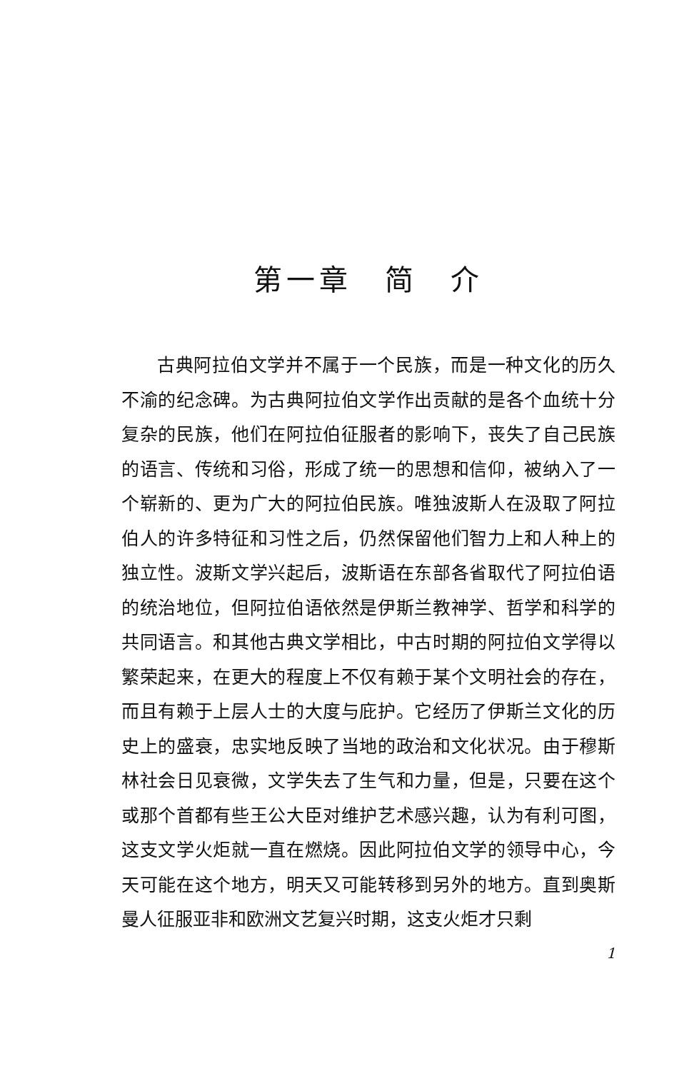第一章　简　介
古典阿拉伯文学并不属于一个民族，而是一种文化的历久不渝的纪念碑。为古典阿拉伯文学作出贡献的是各个血统十分复杂的民族，他们在阿拉伯征服者的影响下，丧失了自己民族的语言、传统和习俗，形成了统一的思想和信仰，被纳入了一个崭新的、更为广大的阿拉伯民族。唯独波斯人在汲取了阿拉伯人的许多特征和习性之后，仍然保留他们智力上和人种上的独立性。波斯文学兴起后，波斯语在东部各省取代了阿拉伯语的统治地位，但阿拉伯语依然是伊斯兰教神学、哲学和科学的共同语言。和其他古典文学相比，中古时期的阿拉伯文学得以繁荣起来，在更大的程度上不仅有赖于某个文明社会的存在，而且有赖于上层人士的大度与庇护。它经历了伊斯兰文化的历史上的盛衰，忠实地反映了当地的政治和文化状况。由于穆斯林社会日见衰微，文学失去了生气和力量，但是，只要在这个或那个首都有些王公大臣对维护艺术感兴趣，认为有利可图，这支文学火炬就一直在燃烧。因此阿拉伯文学的领导中心，今天可能在这个地方，明天又可能转移到另外的地方。直到奥斯曼人征服亚非和欧洲文艺复兴时期，这支火炬才只剩
1